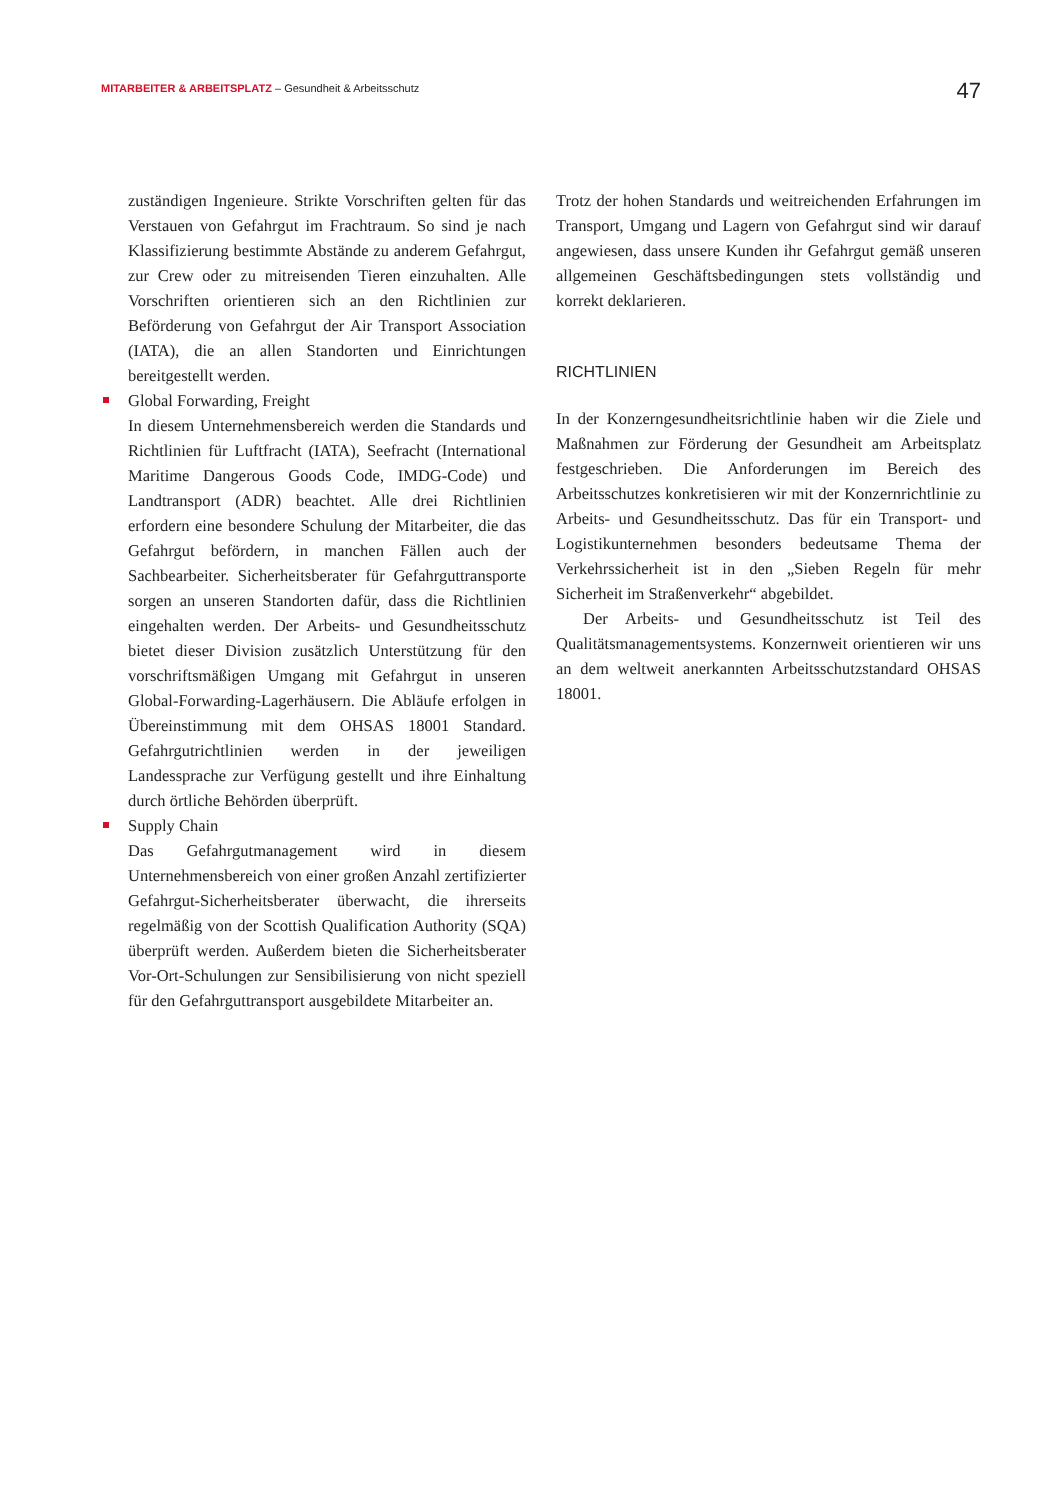MITARBEITER & ARBEITSPLATZ – Gesundheit & Arbeitsschutz
47
zuständigen Ingenieure. Strikte Vorschriften gelten für das Verstauen von Gefahrgut im Frachtraum. So sind je nach Klassifizierung bestimmte Abstände zu anderem Gefahrgut, zur Crew oder zu mitreisenden Tieren einzuhalten. Alle Vorschriften orientieren sich an den Richtlinien zur Beförderung von Gefahrgut der Air Transport Association (IATA), die an allen Standorten und Einrichtungen bereitgestellt werden.
Global Forwarding, Freight
In diesem Unternehmensbereich werden die Standards und Richtlinien für Luftfracht (IATA), Seefracht (International Maritime Dangerous Goods Code, IMDG-Code) und Landtransport (ADR) beachtet. Alle drei Richtlinien erfordern eine besondere Schulung der Mitarbeiter, die das Gefahrgut befördern, in manchen Fällen auch der Sachbearbeiter. Sicherheitsberater für Gefahrguttransporte sorgen an unseren Standorten dafür, dass die Richtlinien eingehalten werden. Der Arbeits- und Gesundheitsschutz bietet dieser Division zusätzlich Unterstützung für den vorschriftsmäßigen Umgang mit Gefahrgut in unseren Global-Forwarding-Lagerhäusern. Die Abläufe erfolgen in Übereinstimmung mit dem OHSAS 18001 Standard. Gefahrgutrichtlinien werden in der jeweiligen Landessprache zur Verfügung gestellt und ihre Einhaltung durch örtliche Behörden überprüft.
Supply Chain
Das Gefahrgutmanagement wird in diesem Unternehmensbereich von einer großen Anzahl zertifizierter Gefahrgut-Sicherheitsberater überwacht, die ihrerseits regelmäßig von der Scottish Qualification Authority (SQA) überprüft werden. Außerdem bieten die Sicherheitsberater Vor-Ort-Schulungen zur Sensibilisierung von nicht speziell für den Gefahrguttransport ausgebildete Mitarbeiter an.
Trotz der hohen Standards und weitreichenden Erfahrungen im Transport, Umgang und Lagern von Gefahrgut sind wir darauf angewiesen, dass unsere Kunden ihr Gefahrgut gemäß unseren allgemeinen Geschäftsbedingungen stets vollständig und korrekt deklarieren.
RICHTLINIEN
In der Konzerngesundheitsrichtlinie haben wir die Ziele und Maßnahmen zur Förderung der Gesundheit am Arbeitsplatz festgeschrieben. Die Anforderungen im Bereich des Arbeitsschutzes konkretisieren wir mit der Konzernrichtlinie zu Arbeits- und Gesundheitsschutz. Das für ein Transport- und Logistikunternehmen besonders bedeutsame Thema der Verkehrssicherheit ist in den „Sieben Regeln für mehr Sicherheit im Straßenverkehr“ abgebildet.
Der Arbeits- und Gesundheitsschutz ist Teil des Qualitätsmanagementsystems. Konzernweit orientieren wir uns an dem weltweit anerkannten Arbeitsschutzstandard OHSAS 18001.